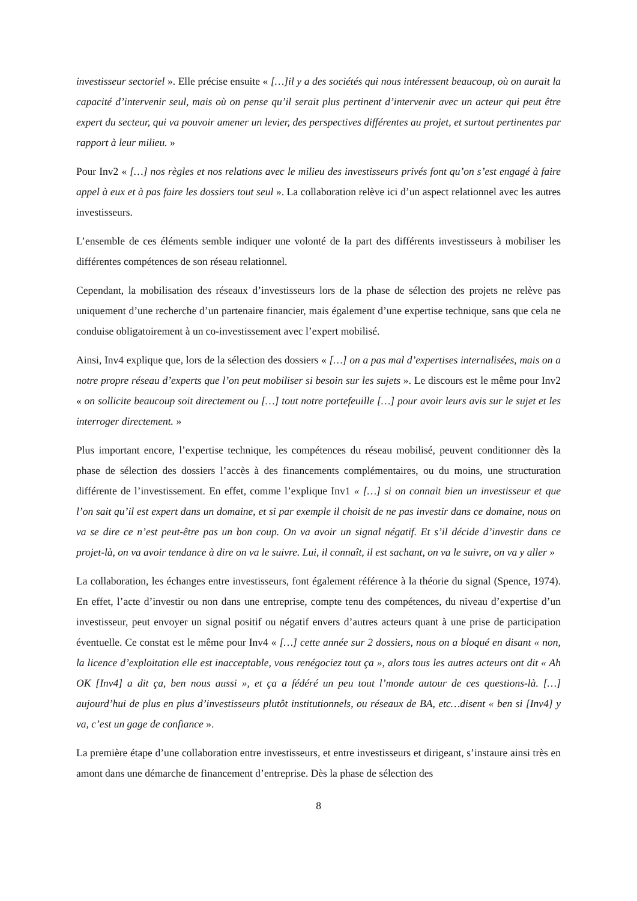investisseur sectoriel ». Elle précise ensuite « […]il y a des sociétés qui nous intéressent beaucoup, où on aurait la capacité d’intervenir seul, mais où on pense qu’il serait plus pertinent d’intervenir avec un acteur qui peut être expert du secteur, qui va pouvoir amener un levier, des perspectives différentes au projet, et surtout pertinentes par rapport à leur milieu. »
Pour Inv2 « […] nos règles et nos relations avec le milieu des investisseurs privés font qu’on s’est engagé à faire appel à eux et à pas faire les dossiers tout seul ». La collaboration relève ici d’un aspect relationnel avec les autres investisseurs.
L’ensemble de ces éléments semble indiquer une volonté de la part des différents investisseurs à mobiliser les différentes compétences de son réseau relationnel.
Cependant, la mobilisation des réseaux d’investisseurs lors de la phase de sélection des projets ne relève pas uniquement d’une recherche d’un partenaire financier, mais également d’une expertise technique, sans que cela ne conduise obligatoirement à un co-investissement avec l’expert mobilisé.
Ainsi, Inv4 explique que, lors de la sélection des dossiers « […] on a pas mal d’expertises internalisées, mais on a notre propre réseau d’experts que l’on peut mobiliser si besoin sur les sujets ». Le discours est le même pour Inv2 « on sollicite beaucoup soit directement ou […] tout notre portefeuille […] pour avoir leurs avis sur le sujet et les interroger directement. »
Plus important encore, l’expertise technique, les compétences du réseau mobilisé, peuvent conditionner dès la phase de sélection des dossiers l’accès à des financements complémentaires, ou du moins, une structuration différente de l’investissement. En effet, comme l’explique Inv1 « […] si on connait bien un investisseur et que l’on sait qu’il est expert dans un domaine, et si par exemple il choisit de ne pas investir dans ce domaine, nous on va se dire ce n’est peut-être pas un bon coup. On va avoir un signal négatif. Et s’il décide d’investir dans ce projet-là, on va avoir tendance à dire on va le suivre. Lui, il connaît, il est sachant, on va le suivre, on va y aller »
La collaboration, les échanges entre investisseurs, font également référence à la théorie du signal (Spence, 1974). En effet, l’acte d’investir ou non dans une entreprise, compte tenu des compétences, du niveau d’expertise d’un investisseur, peut envoyer un signal positif ou négatif envers d’autres acteurs quant à une prise de participation éventuelle. Ce constat est le même pour Inv4 « […] cette année sur 2 dossiers, nous on a bloqué en disant « non, la licence d’exploitation elle est inacceptable, vous renégociez tout ça », alors tous les autres acteurs ont dit « Ah OK [Inv4] a dit ça, ben nous aussi », et ça a fédéré un peu tout l’monde autour de ces questions-là. […] aujourd’hui de plus en plus d’investisseurs plutôt institutionnels, ou réseaux de BA, etc…disent « ben si [Inv4] y va, c’est un gage de confiance ».
La première étape d’une collaboration entre investisseurs, et entre investisseurs et dirigeant, s’instaure ainsi très en amont dans une démarche de financement d’entreprise. Dès la phase de sélection des
8